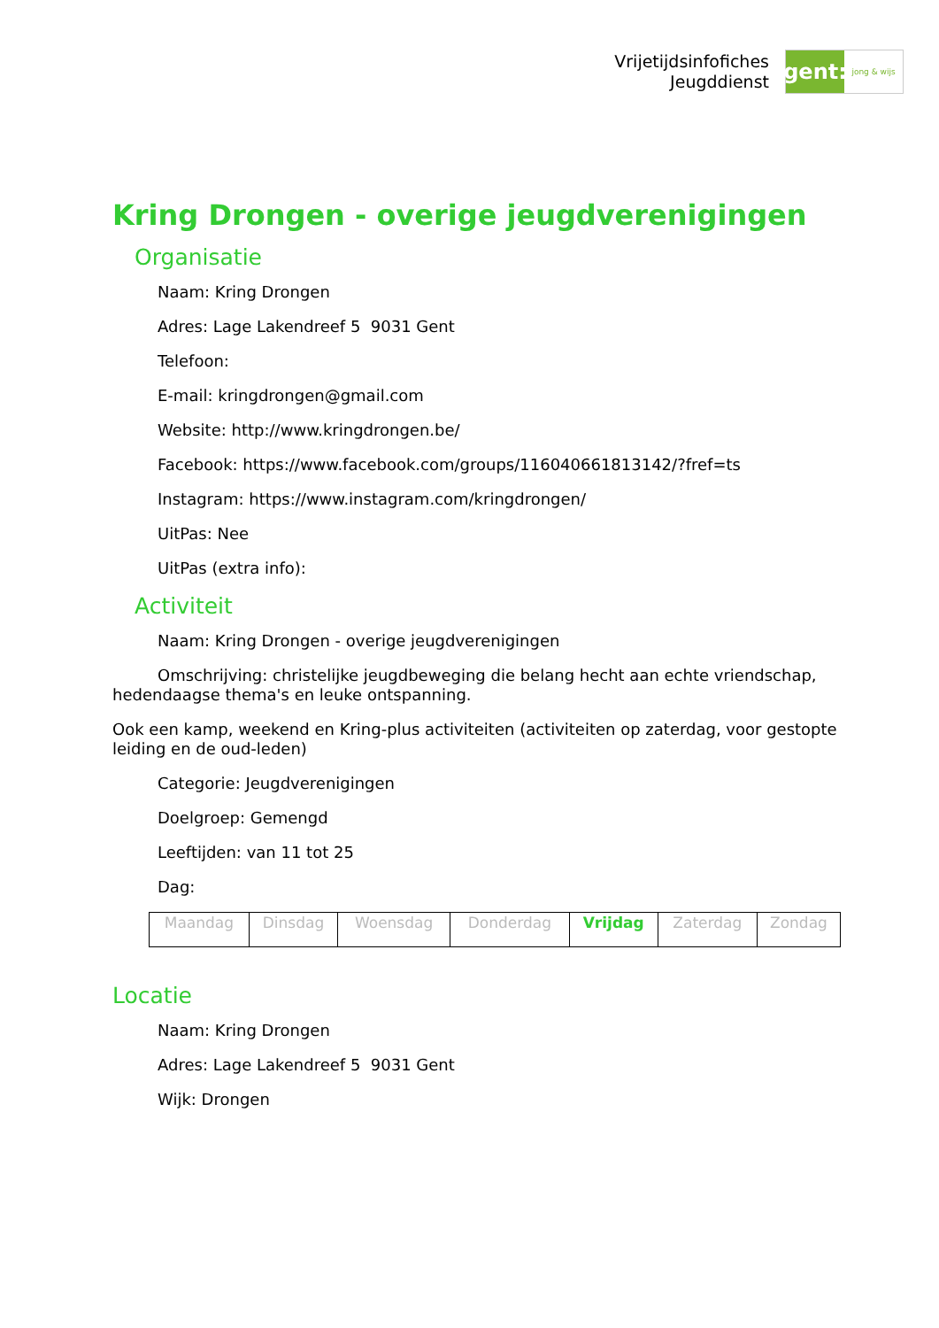Vrijetijdsinfofiches
Jeugddienst
gent:
jong & wijs
Kring Drongen - overige jeugdverenigingen
Organisatie
Naam: Kring Drongen
Adres: Lage Lakendreef 5 9031 Gent
Telefoon:
E-mail: kringdrongen@gmail.com
Website: http://www.kringdrongen.be/
Facebook: https://www.facebook.com/groups/116040661813142/?fref=ts
Instagram: https://www.instagram.com/kringdrongen/
UitPas: Nee
UitPas (extra info):
Activiteit
Naam: Kring Drongen - overige jeugdverenigingen
Omschrijving: christelijke jeugdbeweging die belang hecht aan echte vriendschap, hedendaagse thema's en leuke ontspanning.
Ook een kamp, weekend en Kring-plus activiteiten (activiteiten op zaterdag, voor gestopte leiding en de oud-leden)
Categorie: Jeugdverenigingen
Doelgroep: Gemengd
Leeftijden: van 11 tot 25
Dag:
| Maandag | Dinsdag | Woensdag | Donderdag | Vrijdag | Zaterdag | Zondag |
Locatie
Naam: Kring Drongen
Adres: Lage Lakendreef 5 9031 Gent
Wijk: Drongen